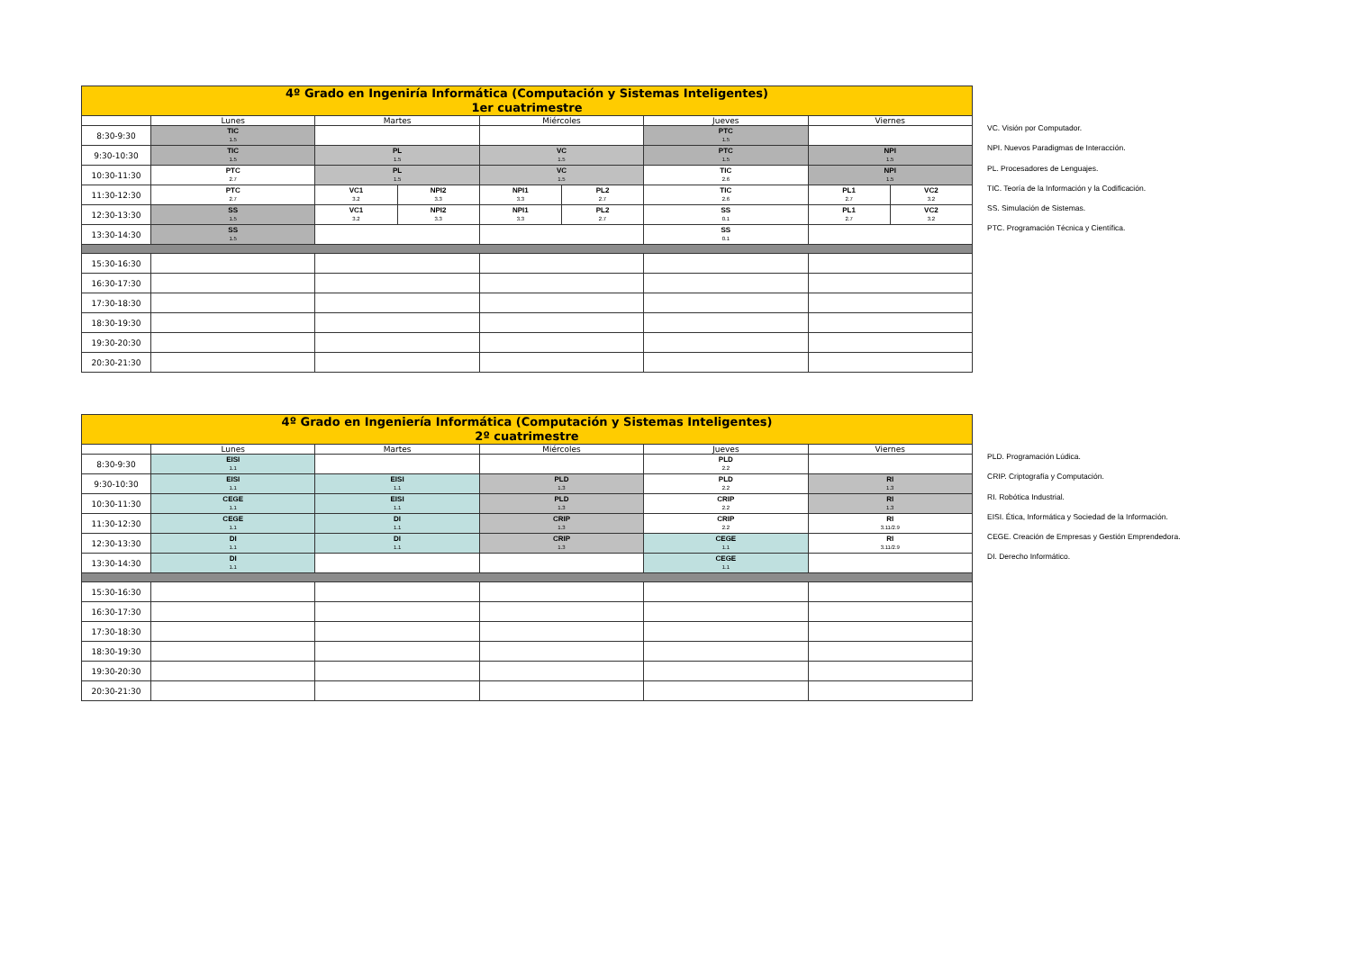| 4º Grado en Ingeniría Informática (Computación y Sistemas Inteligentes) 1er cuatrimestre | | | | | | | | |
| | Lunes | Martes | | Miércoles | | Jueves | Viernes | |
| 8:30-9:30 | TIC 1.5 | | | | | PTC 1.5 | | |
| 9:30-10:30 | TIC 1.5 | PL 1.5 | | VC 1.5 | | PTC 1.5 | NPI 1.5 | |
| 10:30-11:30 | PTC 2.7 | PL 1.5 | | VC 1.5 | | TIC 2.6 | NPI 1.5 | |
| 11:30-12:30 | PTC 2.7 | VC1 3.2 | NPI2 3.3 | NPI1 3.3 | PL2 2.7 | TIC 2.6 | PL1 2.7 | VC2 3.2 |
| 12:30-13:30 | SS 1.5 | VC1 3.2 | NPI2 3.3 | NPI1 3.3 | PL2 2.7 | SS 0.1 | PL1 2.7 | VC2 3.2 |
| 13:30-14:30 | SS 1.5 | | | | | SS 0.1 | | |
| 15:30-16:30 | | | | | | | | |
| 16:30-17:30 | | | | | | | | |
| 17:30-18:30 | | | | | | | | |
| 18:30-19:30 | | | | | | | | |
| 19:30-20:30 | | | | | | | | |
| 20:30-21:30 | | | | | | | | |
VC. Visión por Computador.
NPI. Nuevos Paradigmas de Interacción.
PL. Procesadores de Lenguajes.
TIC. Teoría de la Información y la Codificación.
SS. Simulación de Sistemas.
PTC. Programación Técnica y Científica.
| 4º Grado en Ingeniería Informática (Computación y Sistemas Inteligentes) 2º cuatrimestre | | | | | |
| | Lunes | Martes | Miércoles | Jueves | Viernes |
| 8:30-9:30 | EISI 1.1 | | | PLD 2.2 | |
| 9:30-10:30 | EISI 1.1 | EISI 1.1 | PLD 1.3 | PLD 2.2 | RI 1.3 |
| 10:30-11:30 | CEGE 1.1 | EISI 1.1 | PLD 1.3 | CRIP 2.2 | RI 1.3 |
| 11:30-12:30 | CEGE 1.1 | DI 1.1 | CRIP 1.3 | CRIP 2.2 | RI 3.11/2.9 |
| 12:30-13:30 | DI 1.1 | DI 1.1 | CRIP 1.3 | CEGE 1.1 | RI 3.11/2.9 |
| 13:30-14:30 | DI 1.1 | | | CEGE 1.1 | |
| 15:30-16:30 | | | | | |
| 16:30-17:30 | | | | | |
| 17:30-18:30 | | | | | |
| 18:30-19:30 | | | | | |
| 19:30-20:30 | | | | | |
| 20:30-21:30 | | | | | |
PLD. Programación Lúdica.
CRIP. Criptografía y Computación.
RI. Robótica Industrial.
EISI. Ética, Informática y Sociedad de la Información.
CEGE. Creación de Empresas y Gestión Emprendedora.
DI. Derecho Informático.